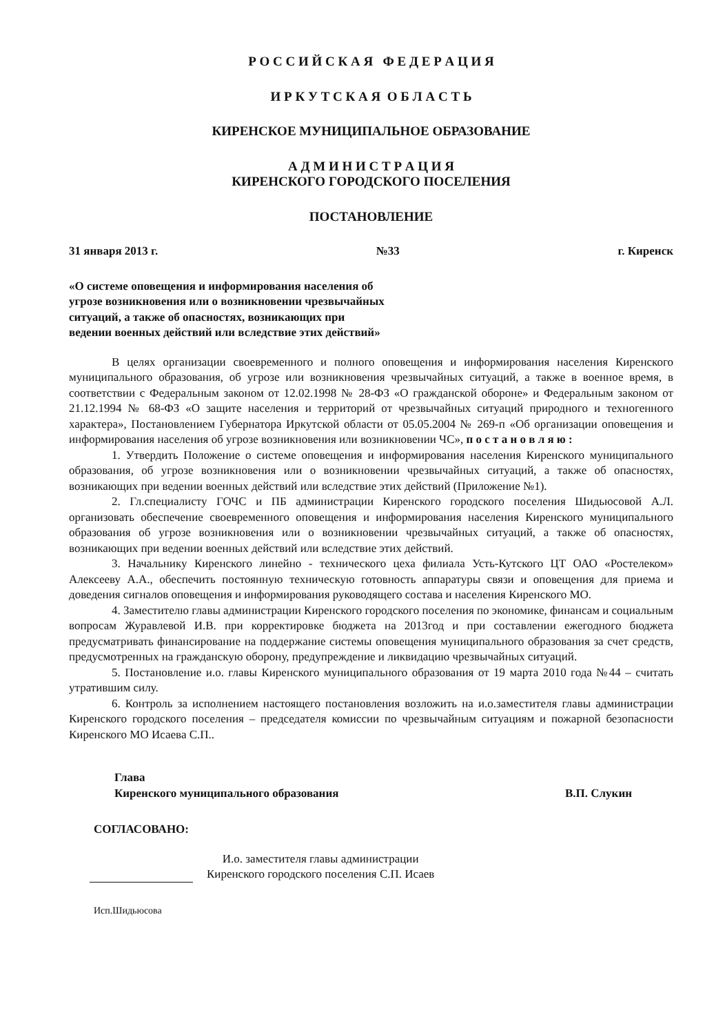Р О С С И Й С К А Я Ф Е Д Е Р А Ц И Я
И Р К У Т С К А Я О Б Л А С Т Ь
КИРЕНСКОЕ МУНИЦИПАЛЬНОЕ ОБРАЗОВАНИЕ
А Д М И Н И С Т Р А Ц И Я
КИРЕНСКОГО ГОРОДСКОГО ПОСЕЛЕНИЯ
ПОСТАНОВЛЕНИЕ
31 января 2013 г. №33 г. Киренск
«О системе оповещения и информирования населения об угрозе возникновения или о возникновении чрезвычайных ситуаций, а также об опасностях, возникающих при ведении военных действий или вследствие этих действий»
В целях организации своевременного и полного оповещения и информирования населения Киренского муниципального образования, об угрозе или возникновения чрезвычайных ситуаций, а также в военное время, в соответствии с Федеральным законом от 12.02.1998 № 28-ФЗ «О гражданской обороне» и Федеральным законом от 21.12.1994 № 68-ФЗ «О защите населения и территорий от чрезвычайных ситуаций природного и техногенного характера», Постановлением Губернатора Иркутской области от 05.05.2004 № 269-п «Об организации оповещения и информирования населения об угрозе возникновения или возникновении ЧС», п о с т а н о в л я ю :
1. Утвердить Положение о системе оповещения и информирования населения Киренского муниципального образования, об угрозе возникновения или о возникновении чрезвычайных ситуаций, а также об опасностях, возникающих при ведении военных действий или вследствие этих действий (Приложение №1).
2. Гл.специалисту ГОЧС и ПБ администрации Киренского городского поселения Шидьюсовой А.Л. организовать обеспечение своевременного оповещения и информирования населения Киренского муниципального образования об угрозе возникновения или о возникновении чрезвычайных ситуаций, а также об опасностях, возникающих при ведении военных действий или вследствие этих действий.
3. Начальнику Киренского линейно - технического цеха филиала Усть-Кутского ЦТ ОАО «Ростелеком» Алексееву А.А., обеспечить постоянную техническую готовность аппаратуры связи и оповещения для приема и доведения сигналов оповещения и информирования руководящего состава и населения Киренского МО.
4. Заместителю главы администрации Киренского городского поселения по экономике, финансам и социальным вопросам Журавлевой И.В. при корректировке бюджета на 2013год и при составлении ежегодного бюджета предусматривать финансирование на поддержание системы оповещения муниципального образования за счет средств, предусмотренных на гражданскую оборону, предупреждение и ликвидацию чрезвычайных ситуаций.
5. Постановление и.о. главы Киренского муниципального образования от 19 марта 2010 года №44 – считать утратившим силу.
6. Контроль за исполнением настоящего постановления возложить на и.о.заместителя главы администрации Киренского городского поселения – председателя комиссии по чрезвычайным ситуациям и пожарной безопасности Киренского МО Исаева С.П..
Глава
Киренского муниципального образования В.П. Слукин
СОГЛАСОВАНО:
И.о. заместителя главы администрации
Киренского городского поселения С.П. Исаев
Исп.Шидьюсова